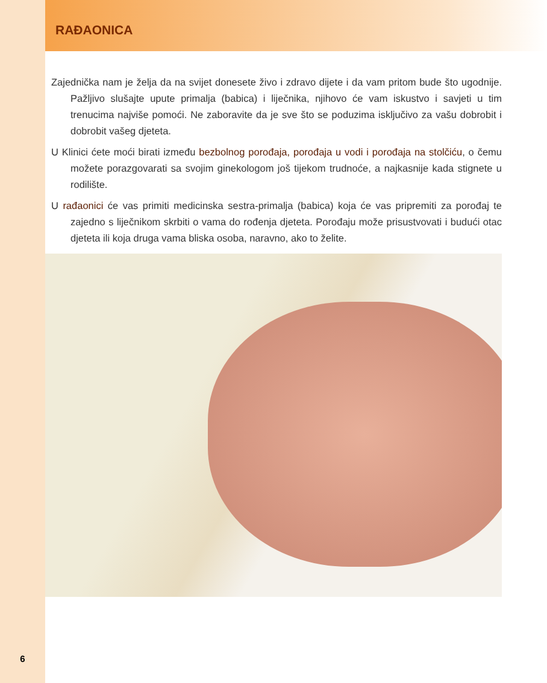RAĐAONICA
Zajednička nam je želja da na svijet donesete živo i zdravo dijete i da vam pritom bude što ugodnije. Pažljivo slušajte upute primalja (babica) i liječnika, njihovo će vam iskustvo i savjeti u tim trenucima najviše pomoći. Ne zaboravite da je sve što se poduzima isključivo za vašu dobrobit i dobrobit vašeg djeteta.
U Klinici ćete moći birati između bezbolnog porođaja, porođaja u vodi i porođaja na stolčiću, o čemu možete porazgovarati sa svojim ginekologom još tijekom trudnoće, a najkasnije kada stignete u rodilište.
U rađaonici će vas primiti medicinska sestra-primalja (babica) koja će vas pripremiti za porođaj te zajedno s liječnikom skrbiti o vama do rođenja djeteta. Porođaju može prisustvovati i budući otac djeteta ili koja druga vama bliska osoba, naravno, ako to želite.
6